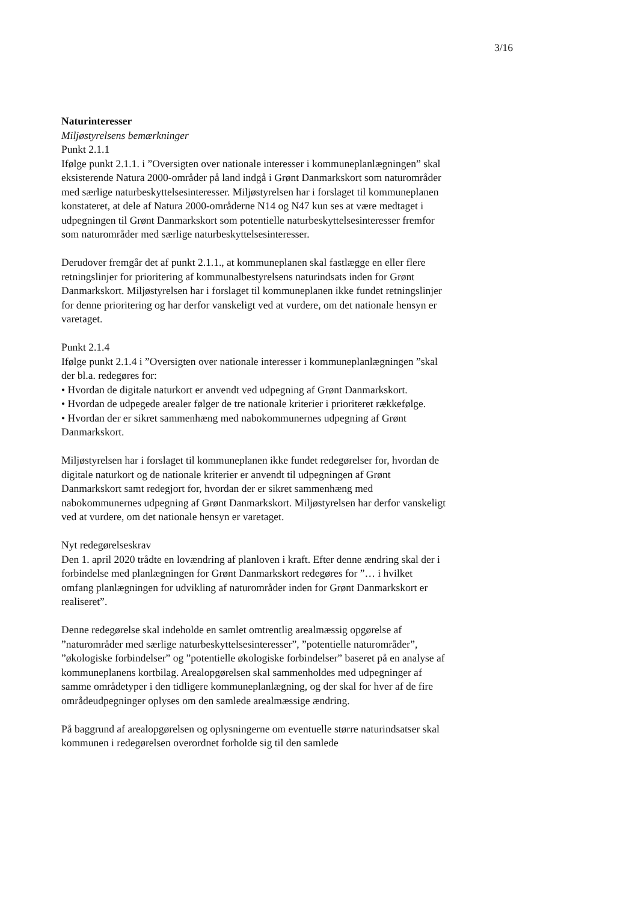3/16
Naturinteresser
Miljøstyrelsens bemærkninger
Punkt 2.1.1
Ifølge punkt 2.1.1. i ”Oversigten over nationale interesser i kommuneplanlægningen” skal eksisterende Natura 2000-områder på land indgå i Grønt Danmarkskort som naturområder med særlige naturbeskyttelsesinteresser. Miljøstyrelsen har i forslaget til kommuneplanen konstateret, at dele af Natura 2000-områderne N14 og N47 kun ses at være medtaget i udpegningen til Grønt Danmarkskort som potentielle naturbeskyttelsesinteresser fremfor som naturområder med særlige naturbeskyttelsesinteresser.
Derudover fremgår det af punkt 2.1.1., at kommuneplanen skal fastlægge en eller flere retningslinjer for prioritering af kommunalbestyrelsens naturindsats inden for Grønt Danmarkskort. Miljøstyrelsen har i forslaget til kommuneplanen ikke fundet retningslinjer for denne prioritering og har derfor vanskeligt ved at vurdere, om det nationale hensyn er varetaget.
Punkt 2.1.4
Ifølge punkt 2.1.4 i ”Oversigten over nationale interesser i kommuneplanlægningen ”skal der bl.a. redegøres for:
• Hvordan de digitale naturkort er anvendt ved udpegning af Grønt Danmarkskort.
• Hvordan de udpegede arealer følger de tre nationale kriterier i prioriteret rækkefølge.
• Hvordan der er sikret sammenhæng med nabokommunernes udpegning af Grønt Danmarkskort.
Miljøstyrelsen har i forslaget til kommuneplanen ikke fundet redegørelser for, hvordan de digitale naturkort og de nationale kriterier er anvendt til udpegningen af Grønt Danmarkskort samt redegjort for, hvordan der er sikret sammenhæng med nabokommunernes udpegning af Grønt Danmarkskort. Miljøstyrelsen har derfor vanskeligt ved at vurdere, om det nationale hensyn er varetaget.
Nyt redegørelseskrav
Den 1. april 2020 trådte en lovændring af planloven i kraft. Efter denne ændring skal der i forbindelse med planlægningen for Grønt Danmarkskort redegøres for ”… i hvilket omfang planlægningen for udvikling af naturområder inden for Grønt Danmarkskort er realiseret”.
Denne redegørelse skal indeholde en samlet omtrentlig arealmæssig opgørelse af ”naturområder med særlige naturbeskyttelsesinteresser”, ”potentielle naturområder”, ”økologiske forbindelser” og ”potentielle økologiske forbindelser” baseret på en analyse af kommuneplanens kortbilag. Arealopgørelsen skal sammenholdes med udpegninger af samme områdetyper i den tidligere kommuneplanlægning, og der skal for hver af de fire områdeudpegninger oplyses om den samlede arealmæssige ændring.
På baggrund af arealopgørelsen og oplysningerne om eventuelle større naturindsatser skal kommunen i redegørelsen overordnet forholde sig til den samlede